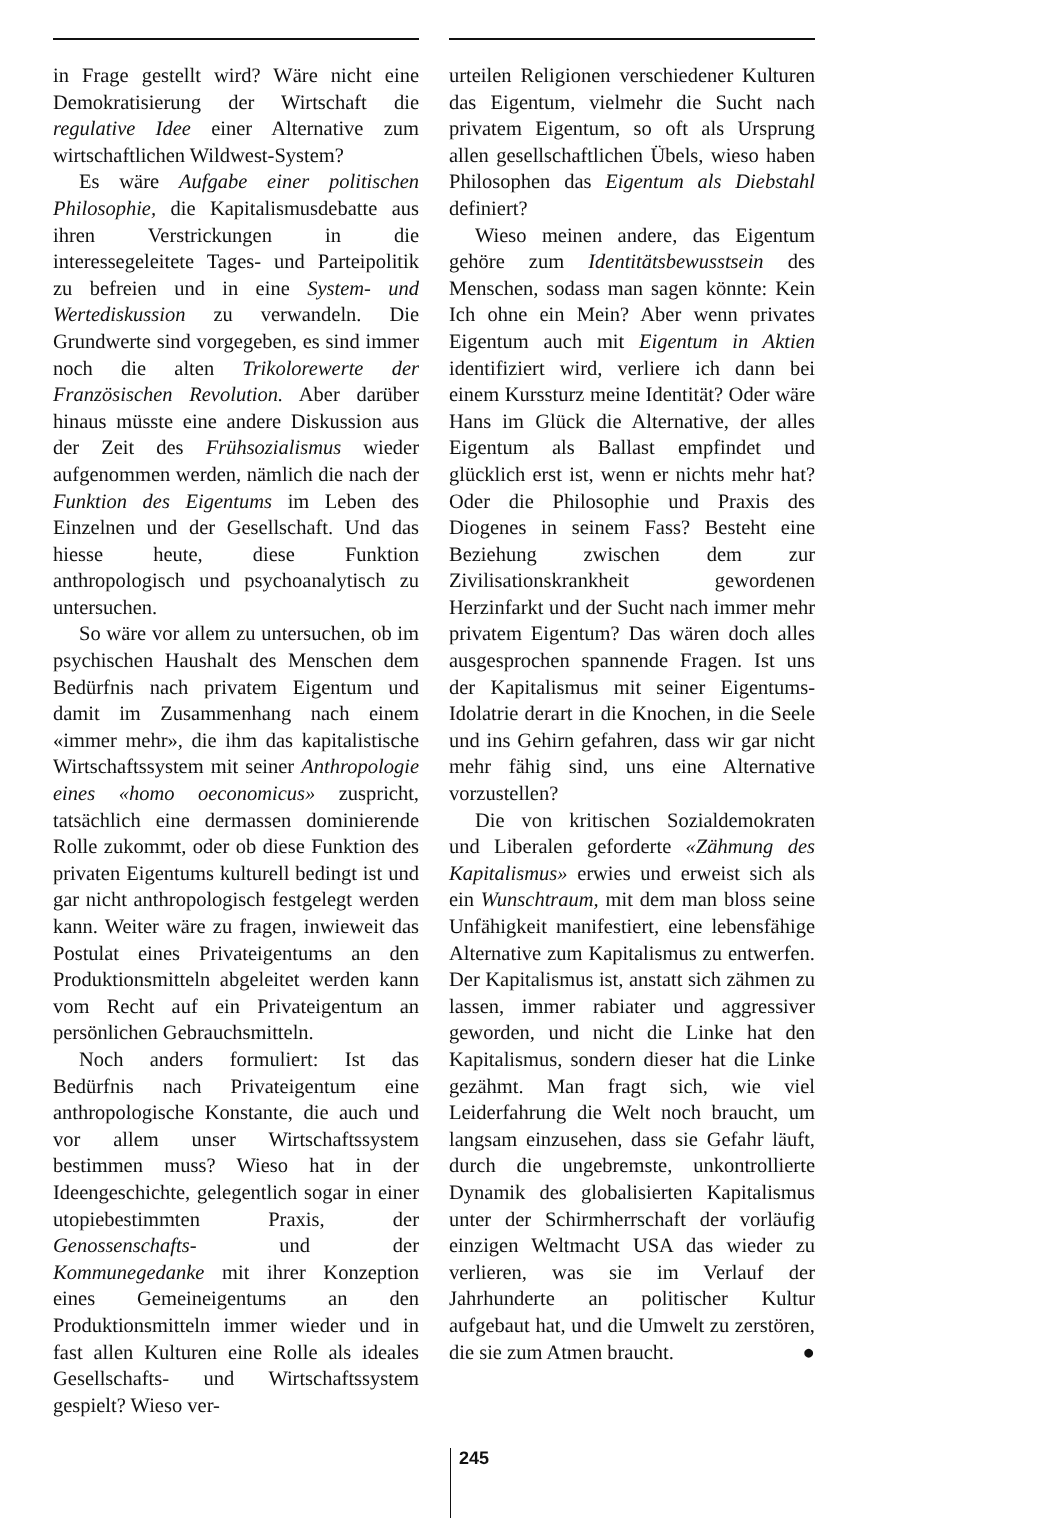in Frage gestellt wird? Wäre nicht eine Demokratisierung der Wirtschaft die regulative Idee einer Alternative zum wirtschaftlichen Wildwest-System?
Es wäre Aufgabe einer politischen Philosophie, die Kapitalismusdebatte aus ihren Verstrickungen in die interessegeleitete Tages- und Parteipolitik zu befreien und in eine System- und Wertediskussion zu verwandeln. Die Grundwerte sind vorgegeben, es sind immer noch die alten Trikolorewerte der Französischen Revolution. Aber darüber hinaus müsste eine andere Diskussion aus der Zeit des Frühsozialismus wieder aufgenommen werden, nämlich die nach der Funktion des Eigentums im Leben des Einzelnen und der Gesellschaft. Und das hiesse heute, diese Funktion anthropologisch und psychoanalytisch zu untersuchen.
So wäre vor allem zu untersuchen, ob im psychischen Haushalt des Menschen dem Bedürfnis nach privatem Eigentum und damit im Zusammenhang nach einem «immer mehr», die ihm das kapitalistische Wirtschaftssystem mit seiner Anthropologie eines «homo oeconomicus» zuspricht, tatsächlich eine dermassen dominierende Rolle zukommt, oder ob diese Funktion des privaten Eigentums kulturell bedingt ist und gar nicht anthropologisch festgelegt werden kann. Weiter wäre zu fragen, inwieweit das Postulat eines Privateigentums an den Produktionsmitteln abgeleitet werden kann vom Recht auf ein Privateigentum an persönlichen Gebrauchsmitteln.
Noch anders formuliert: Ist das Bedürfnis nach Privateigentum eine anthropologische Konstante, die auch und vor allem unser Wirtschaftssystem bestimmen muss? Wieso hat in der Ideengeschichte, gelegentlich sogar in einer utopiebestimmten Praxis, der Genossenschafts- und der Kommunegedanke mit ihrer Konzeption eines Gemeineigentums an den Produktionsmitteln immer wieder und in fast allen Kulturen eine Rolle als ideales Gesellschafts- und Wirtschaftssystem gespielt? Wieso ver-
urteilen Religionen verschiedener Kulturen das Eigentum, vielmehr die Sucht nach privatem Eigentum, so oft als Ursprung allen gesellschaftlichen Übels, wieso haben Philosophen das Eigentum als Diebstahl definiert?
Wieso meinen andere, das Eigentum gehöre zum Identitätsbewusstsein des Menschen, sodass man sagen könnte: Kein Ich ohne ein Mein? Aber wenn privates Eigentum auch mit Eigentum in Aktien identifiziert wird, verliere ich dann bei einem Kurssturz meine Identität? Oder wäre Hans im Glück die Alternative, der alles Eigentum als Ballast empfindet und glücklich erst ist, wenn er nichts mehr hat? Oder die Philosophie und Praxis des Diogenes in seinem Fass? Besteht eine Beziehung zwischen dem zur Zivilisationskrankheit gewordenen Herzinfarkt und der Sucht nach immer mehr privatem Eigentum? Das wären doch alles ausgesprochen spannende Fragen. Ist uns der Kapitalismus mit seiner Eigentums-Idolatrie derart in die Knochen, in die Seele und ins Gehirn gefahren, dass wir gar nicht mehr fähig sind, uns eine Alternative vorzustellen?
Die von kritischen Sozialdemokraten und Liberalen geforderte «Zähmung des Kapitalismus» erwies und erweist sich als ein Wunschtraum, mit dem man bloss seine Unfähigkeit manifestiert, eine lebensfähige Alternative zum Kapitalismus zu entwerfen. Der Kapitalismus ist, anstatt sich zähmen zu lassen, immer rabiater und aggressiver geworden, und nicht die Linke hat den Kapitalismus, sondern dieser hat die Linke gezähmt. Man fragt sich, wie viel Leiderfahrung die Welt noch braucht, um langsam einzusehen, dass sie Gefahr läuft, durch die ungebremste, unkontrollierte Dynamik des globalisierten Kapitalismus unter der Schirmherrschaft der vorläufig einzigen Weltmacht USA das wieder zu verlieren, was sie im Verlauf der Jahrhunderte an politischer Kultur aufgebaut hat, und die Umwelt zu zerstören, die sie zum Atmen braucht. ●
245